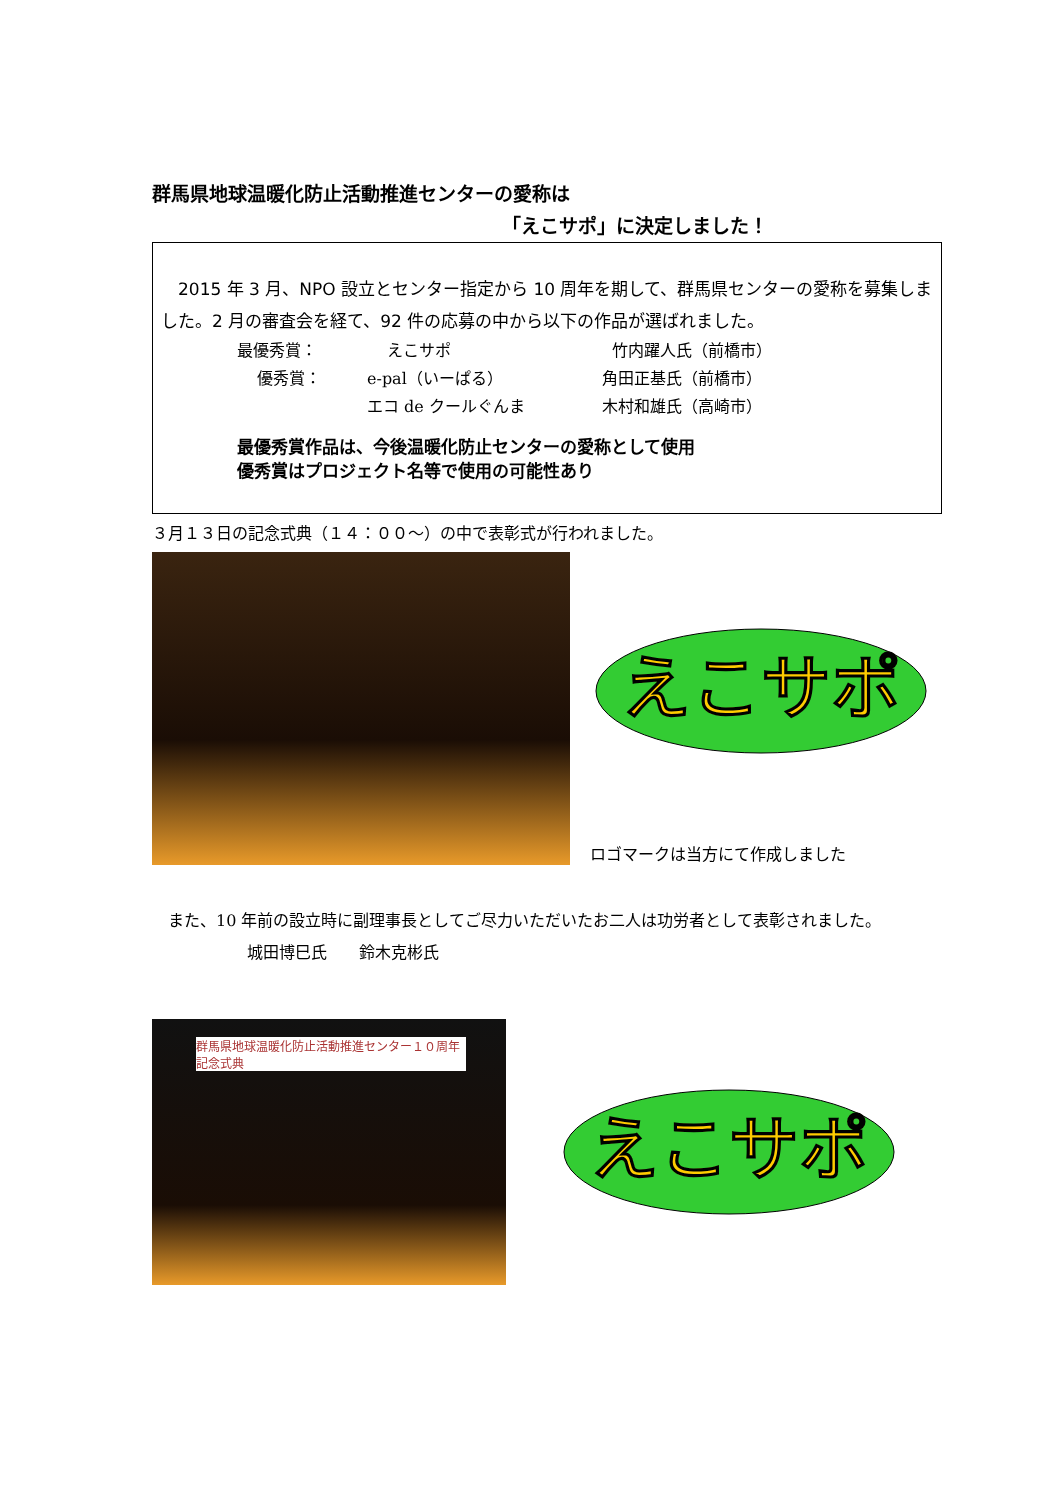群馬県地球温暖化防止活動推進センターの愛称は
「えこサポ」に決定しました！
2015 年 3 月、NPO 設立とセンター指定から 10 周年を期して、群馬県センターの愛称を募集しました。2 月の審査会を経て、92 件の応募の中から以下の作品が選ばれました。
最優秀賞： えこサポ 竹内躍人氏（前橋市）
優秀賞： e-pal（いーぱる）
エコ de クールぐんま 角田正基氏（前橋市）
木村和雄氏（高崎市）
最優秀賞作品は、今後温暖化防止センターの愛称として使用
優秀賞はプロジェクト名等で使用の可能性あり
３月１３日の記念式典（１４：００〜）の中で表彰式が行われました。
えこサポ
ロゴマークは当方にて作成しました
　また、10 年前の設立時に副理事長としてご尽力いただいたお二人は功労者として表彰されました。
城田博巳氏　　鈴木克彬氏
群馬県地球温暖化防止活動推進センター１０周年記念式典
えこサポ